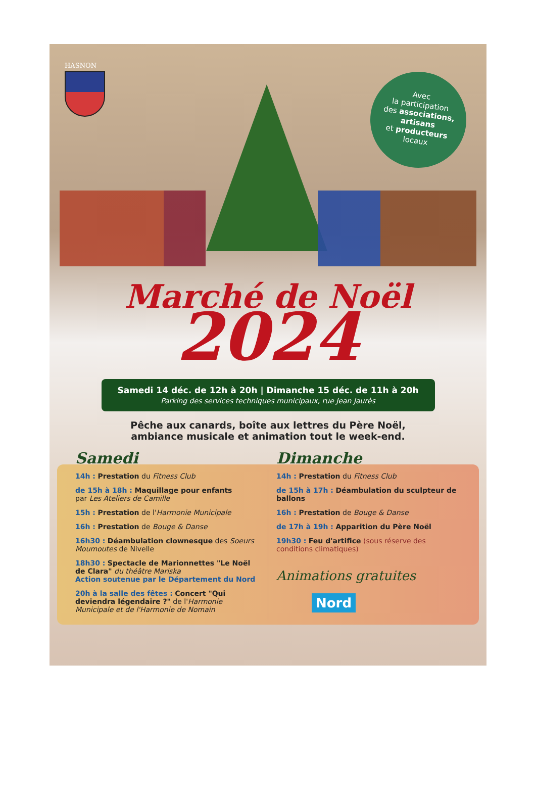HASNON
Avec
la participation
des associations,
artisans
et producteurs
locaux
Marché de Noël 2024
Samedi 14 déc. de 12h à 20h | Dimanche 15 déc. de 11h à 20h
Parking des services techniques municipaux, rue Jean Jaurès
Pêche aux canards, boîte aux lettres du Père Noël,
ambiance musicale et animation tout le week-end.
Samedi
14h : Prestation du Fitness Club
de 15h à 18h : Maquillage pour enfants
par Les Ateliers de Camille
15h : Prestation de l'Harmonie Municipale
16h : Prestation de Bouge & Danse
16h30 : Déambulation clownesque des Soeurs Moumoutes de Nivelle
18h30 : Spectacle de Marionnettes "Le Noël de Clara" du théâtre Mariska
Action soutenue par le Département du Nord
20h à la salle des fêtes : Concert "Qui deviendra légendaire ?" de l'Harmonie Municipale et de l'Harmonie de Nomain
Dimanche
14h : Prestation du Fitness Club
de 15h à 17h : Déambulation du sculpteur de ballons
16h : Prestation de Bouge & Danse
de 17h à 19h : Apparition du Père Noël
19h30 : Feu d'artifice (sous réserve des conditions climatiques)
Animations gratuites
Nord